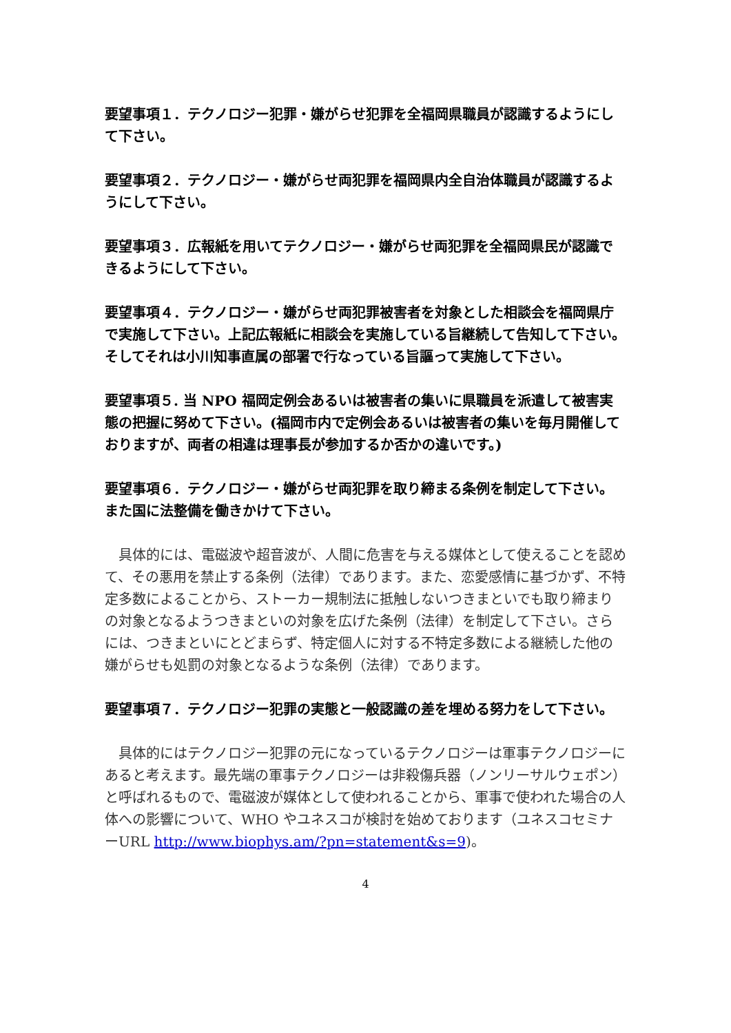要望事項１．テクノロジー犯罪・嫌がらせ犯罪を全福岡県職員が認識するようにして下さい。
要望事項２．テクノロジー・嫌がらせ両犯罪を福岡県内全自治体職員が認識するようにして下さい。
要望事項３．広報紙を用いてテクノロジー・嫌がらせ両犯罪を全福岡県民が認識できるようにして下さい。
要望事項４．テクノロジー・嫌がらせ両犯罪被害者を対象とした相談会を福岡県庁で実施して下さい。上記広報紙に相談会を実施している旨継続して告知して下さい。そしてそれは小川知事直属の部署で行なっている旨謳って実施して下さい。
要望事項５. 当 NPO 福岡定例会あるいは被害者の集いに県職員を派遣して被害実態の把握に努めて下さい。(福岡市内で定例会あるいは被害者の集いを毎月開催しておりますが、両者の相違は理事長が参加するか否かの違いです。)
要望事項６．テクノロジー・嫌がらせ両犯罪を取り締まる条例を制定して下さい。また国に法整備を働きかけて下さい。
　具体的には、電磁波や超音波が、人間に危害を与える媒体として使えることを認めて、その悪用を禁止する条例（法律）であります。また、恋愛感情に基づかず、不特定多数によることから、ストーカー規制法に抵触しないつきまといでも取り締まりの対象となるようつきまといの対象を広げた条例（法律）を制定して下さい。さらには、つきまといにとどまらず、特定個人に対する不特定多数による継続した他の嫌がらせも処罰の対象となるような条例（法律）であります。
要望事項７．テクノロジー犯罪の実態と一般認識の差を埋める努力をして下さい。
　具体的にはテクノロジー犯罪の元になっているテクノロジーは軍事テクノロジーにあると考えます。最先端の軍事テクノロジーは非殺傷兵器（ノンリーサルウェポン）と呼ばれるもので、電磁波が媒体として使われることから、軍事で使われた場合の人体への影響について、WHO やユネスコが検討を始めております（ユネスコセミナーURL http://www.biophys.am/?pn=statement&s=9)。
4